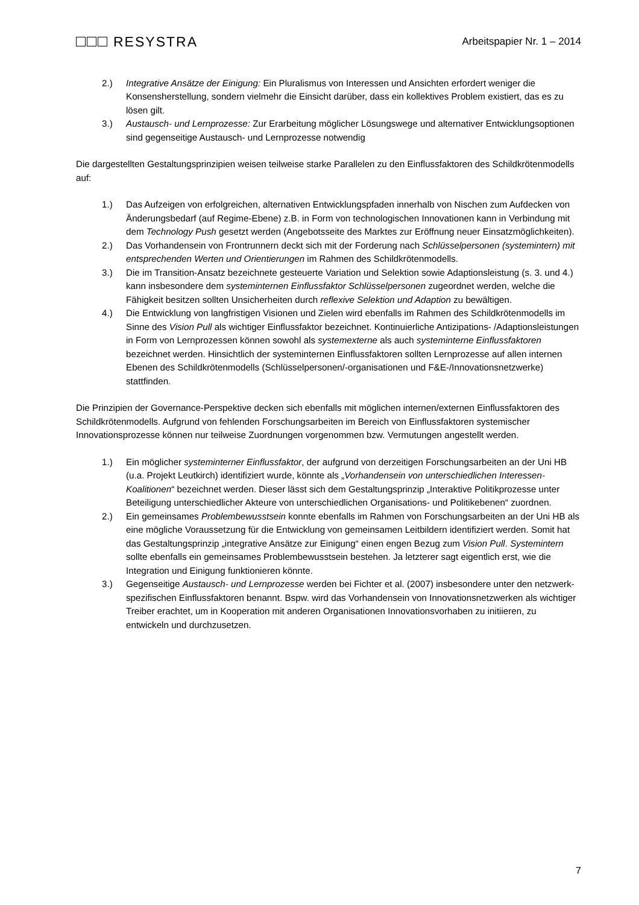RESYSTRA
Arbeitspapier Nr. 1 – 2014
2.) Integrative Ansätze der Einigung: Ein Pluralismus von Interessen und Ansichten erfordert weniger die Konsensherstellung, sondern vielmehr die Einsicht darüber, dass ein kollektives Problem existiert, das es zu lösen gilt.
3.) Austausch- und Lernprozesse: Zur Erarbeitung möglicher Lösungswege und alternativer Entwicklungsoptionen sind gegenseitige Austausch- und Lernprozesse notwendig
Die dargestellten Gestaltungsprinzipien weisen teilweise starke Parallelen zu den Einflussfaktoren des Schildkrötenmodells auf:
1.) Das Aufzeigen von erfolgreichen, alternativen Entwicklungspfaden innerhalb von Nischen zum Aufdecken von Änderungsbedarf (auf Regime-Ebene) z.B. in Form von technologischen Innovationen kann in Verbindung mit dem Technology Push gesetzt werden (Angebotsseite des Marktes zur Eröffnung neuer Einsatzmöglichkeiten).
2.) Das Vorhandensein von Frontrunnern deckt sich mit der Forderung nach Schlüsselpersonen (systemintern) mit entsprechenden Werten und Orientierungen im Rahmen des Schildkrötenmodells.
3.) Die im Transition-Ansatz bezeichnete gesteuerte Variation und Selektion sowie Adaptionsleistung (s. 3. und 4.) kann insbesondere dem systeminternen Einflussfaktor Schlüsselpersonen zugeordnet werden, welche die Fähigkeit besitzen sollten Unsicherheiten durch reflexive Selektion und Adaption zu bewältigen.
4.) Die Entwicklung von langfristigen Visionen und Zielen wird ebenfalls im Rahmen des Schildkrötenmodells im Sinne des Vision Pull als wichtiger Einflussfaktor bezeichnet. Kontinuierliche Antizipations- /Adaptionsleistungen in Form von Lernprozessen können sowohl als systemexterne als auch systeminterne Einflussfaktoren bezeichnet werden. Hinsichtlich der systeminternen Einflussfaktoren sollten Lernprozesse auf allen internen Ebenen des Schildkrötenmodells (Schlüsselpersonen/-organisationen und F&E-/Innovationsnetzwerke) stattfinden.
Die Prinzipien der Governance-Perspektive decken sich ebenfalls mit möglichen internen/externen Einflussfaktoren des Schildkrötenmodells. Aufgrund von fehlenden Forschungsarbeiten im Bereich von Einflussfaktoren systemischer Innovationsprozesse können nur teilweise Zuordnungen vorgenommen bzw. Vermutungen angestellt werden.
1.) Ein möglicher systeminterner Einflussfaktor, der aufgrund von derzeitigen Forschungsarbeiten an der Uni HB (u.a. Projekt Leutkirch) identifiziert wurde, könnte als „Vorhandensein von unterschiedlichen Interessen-Koalitionen“ bezeichnet werden. Dieser lässt sich dem Gestaltungsprinzip „Interaktive Politikprozesse unter Beteiligung unterschiedlicher Akteure von unterschiedlichen Organisations- und Politikebenen“ zuordnen.
2.) Ein gemeinsames Problembewusstsein konnte ebenfalls im Rahmen von Forschungsarbeiten an der Uni HB als eine mögliche Voraussetzung für die Entwicklung von gemeinsamen Leitbildern identifiziert werden. Somit hat das Gestaltungsprinzip „integrative Ansätze zur Einigung“ einen engen Bezug zum Vision Pull. Systemintern sollte ebenfalls ein gemeinsames Problembewusstsein bestehen. Ja letzterer sagt eigentlich erst, wie die Integration und Einigung funktionieren könnte.
3.) Gegenseitige Austausch- und Lernprozesse werden bei Fichter et al. (2007) insbesondere unter den netzwerk-spezifischen Einflussfaktoren benannt. Bspw. wird das Vorhandensein von Innovationsnetzwerken als wichtiger Treiber erachtet, um in Kooperation mit anderen Organisationen Innovationsvorhaben zu initiieren, zu entwickeln und durchzusetzen.
7